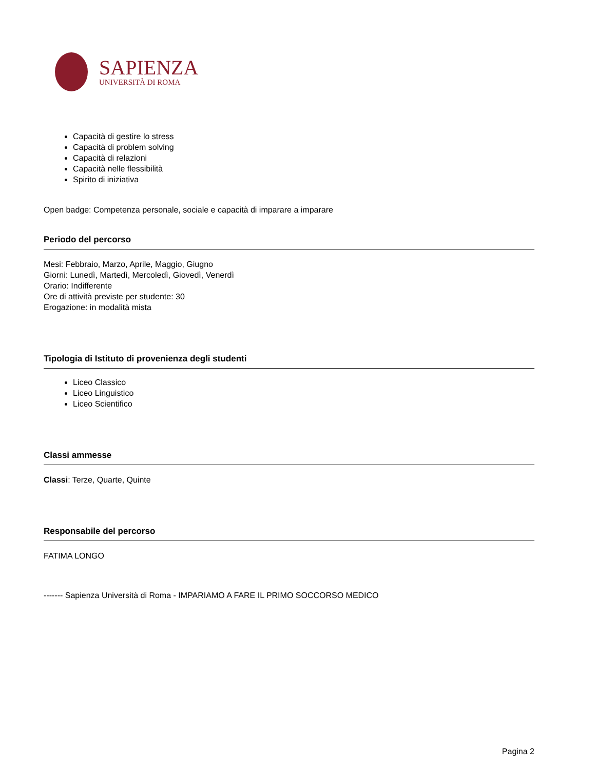SAPIENZA
UNIVERSITÀ DI ROMA
Capacità di gestire lo stress
Capacità di problem solving
Capacità di relazioni
Capacità nelle flessibilità
Spirito di iniziativa
Open badge: Competenza personale, sociale e capacità di imparare a imparare
Periodo del percorso
Mesi: Febbraio, Marzo, Aprile, Maggio, Giugno
Giorni: Lunedì, Martedì, Mercoledì, Giovedì, Venerdì
Orario: Indifferente
Ore di attività previste per studente: 30
Erogazione: in modalità mista
Tipologia di Istituto di provenienza degli studenti
Liceo Classico
Liceo Linguistico
Liceo Scientifico
Classi ammesse
Classi: Terze, Quarte, Quinte
Responsabile del percorso
FATIMA LONGO
------- Sapienza Università di Roma - IMPARIAMO A FARE IL PRIMO SOCCORSO MEDICO
Pagina 2